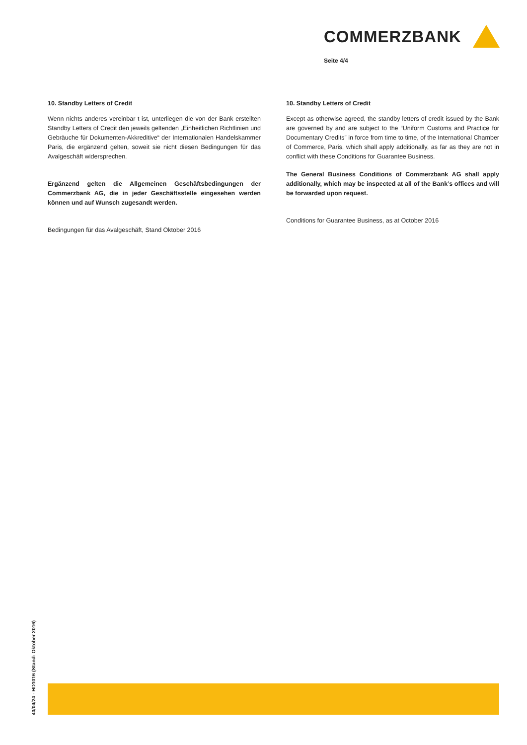COMMERZBANK
Seite 4/4
10. Standby Letters of Credit
Wenn nichts anderes vereinbar t ist, unterliegen die von der Bank erstellten Standby Letters of Credit den jeweils geltenden „Einheitlichen Richtlinien und Gebräuche für Dokumenten-Akkreditive“ der Internationalen Handelskammer Paris, die ergänzend gelten, soweit sie nicht diesen Bedingungen für das Avalgeschäft widersprechen.
Ergänzend gelten die Allgemeinen Geschäftsbedingungen der Commerzbank AG, die in jeder Geschäftsstelle eingesehen werden können und auf Wunsch zugesandt werden.
Bedingungen für das Avalgeschäft, Stand Oktober 2016
10. Standby Letters of Credit
Except as otherwise agreed, the standby letters of credit issued by the Bank are governed by and are subject to the “Uniform Customs and Practice for Documentary Credits” in force from time to time, of the International Chamber of Commerce, Paris, which shall apply additionally, as far as they are not in conflict with these Conditions for Guarantee Business.
The General Business Conditions of Commerzbank AG shall apply additionally, which may be inspected at all of the Bank’s offices and will be forwarded upon request.
Conditions for Guarantee Business, as at October 2016
40/04/24 - HD1016 (Stand: Oktober 2016)